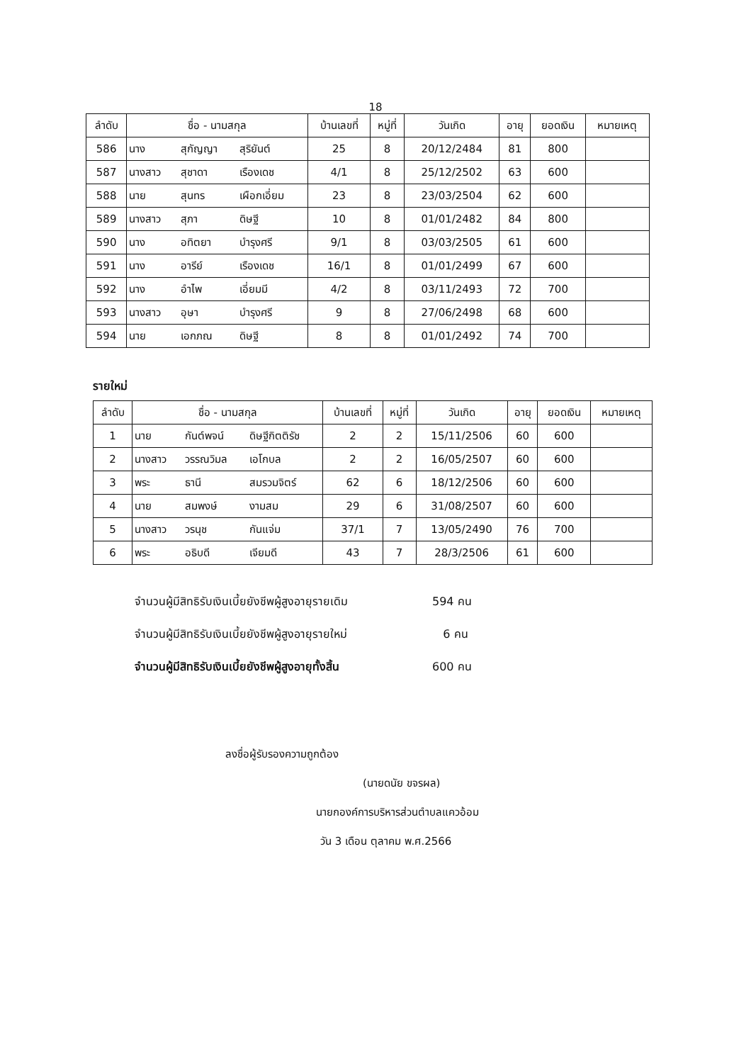18
| ลำดับ | ชื่อ - นามสกุล | | | บ้านเลขที่ | หมู่ที่ | วันเกิด | อายุ | ยอดเงิน | หมายเหตุ |
| --- | --- | --- | --- | --- | --- | --- | --- | --- | --- |
| 586 | นาง | สุกัญญา | สุริยันต์ | 25 | 8 | 20/12/2484 | 81 | 800 | |
| 587 | นางสาว | สุชาดา | เรืองเดช | 4/1 | 8 | 25/12/2502 | 63 | 600 | |
| 588 | นาย | สุนทร | เผือกเอี่ยม | 23 | 8 | 23/03/2504 | 62 | 600 | |
| 589 | นางสาว | สุภา | ดิษฐี | 10 | 8 | 01/01/2482 | 84 | 800 | |
| 590 | นาง | อทิตยา | บำรุงศรี | 9/1 | 8 | 03/03/2505 | 61 | 600 | |
| 591 | นาง | อารีย์ | เรืองเดช | 16/1 | 8 | 01/01/2499 | 67 | 600 | |
| 592 | นาง | อำไพ | เอี่ยมมี | 4/2 | 8 | 03/11/2493 | 72 | 700 | |
| 593 | นางสาว | อุษา | บำรุงศรี | 9 | 8 | 27/06/2498 | 68 | 600 | |
| 594 | นาย | เอกภณ | ดิษฐี | 8 | 8 | 01/01/2492 | 74 | 700 | |
รายใหม่
| ลำดับ | ชื่อ - นามสกุล | | | บ้านเลขที่ | หมู่ที่ | วันเกิด | อายุ | ยอดเงิน | หมายเหตุ |
| --- | --- | --- | --- | --- | --- | --- | --- | --- | --- |
| 1 | นาย | กันต์พจน์ | ดิษฐีกิตติรัช | 2 | 2 | 15/11/2506 | 60 | 600 | |
| 2 | นางสาว | วรรณวิมล | เอโกบล | 2 | 2 | 16/05/2507 | 60 | 600 | |
| 3 | พระ | ธานี | สมรวมจิตร์ | 62 | 6 | 18/12/2506 | 60 | 600 | |
| 4 | นาย | สมพงษ์ | งามสม | 29 | 6 | 31/08/2507 | 60 | 600 | |
| 5 | นางสาว | วรนุช | กันแจ่ม | 37/1 | 7 | 13/05/2490 | 76 | 700 | |
| 6 | พระ | อธิบดี | เจียมดี | 43 | 7 | 28/3/2506 | 61 | 600 | |
จำนวนผู้มีสิทธิรับเงินเบี้ยยังชีพผู้สูงอายุรายเดิม 594 คน
จำนวนผู้มีสิทธิรับเงินเบี้ยยังชีพผู้สูงอายุรายใหม่ 6 คน
จำนวนผู้มีสิทธิรับเงินเบี้ยยังชีพผู้สูงอายุทั้งสิ้น 600 คน
ลงชื่อผู้รับรองความถูกต้อง
(นายดนัย ขจรผล)
นายกองค์การบริหารส่วนตำบลแควอ้อม
วัน 3 เดือน ตุลาคม พ.ศ.2566